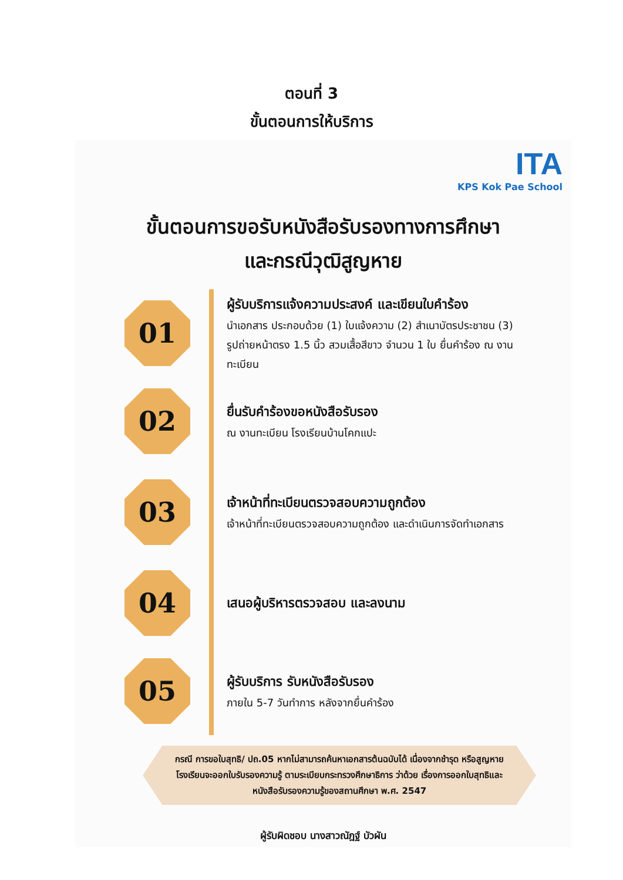ตอนที่ 3
ขั้นตอนการให้บริการ
ITA
KPS Kok Pae School
ขั้นตอนการขอรับหนังสือรับรองทางการศึกษา
และกรณีวุฒิสูญหาย
01
ผู้รับบริการแจ้งความประสงค์ และเขียนใบคำร้อง
นำเอกสาร ประกอบด้วย (1) ใบแจ้งความ (2) สำเนาบัตรประชาชน (3) รูปถ่ายหน้าตรง 1.5 นิ้ว สวมเสื้อสีขาว จำนวน 1 ใบ ยื่นคำร้อง ณ งานทะเบียน
02
ยื่นรับคำร้องขอหนังสือรับรอง
ณ งานทะเบียน โรงเรียนบ้านโคกแปะ
03
เจ้าหน้าที่ทะเบียนตรวจสอบความถูกต้อง
เจ้าหน้าที่ทะเบียนตรวจสอบความถูกต้อง และดำเนินการจัดทำเอกสาร
04
เสนอผู้บริหารตรวจสอบ และลงนาม
05
ผู้รับบริการ รับหนังสือรับรอง
ภายใน 5-7 วันทำการ หลังจากยื่นคำร้อง
กรณี การขอใบสุทธิ/ ปถ.05 หากไม่สามารถค้นหาเอกสารต้นฉบับได้ เนื่องจากชำรุด หรือสูญหาย โรงเรียนจะออกใบรับรองความรู้ ตามระเบียบกระทรวงศึกษาธิการ ว่าด้วย เรื่องการออกใบสุทธิและหนังสือรับรองความรู้ของสถานศึกษา พ.ศ. 2547
ผู้รับผิดชอบ นางสาวณัฎฐ์ บัวผัน